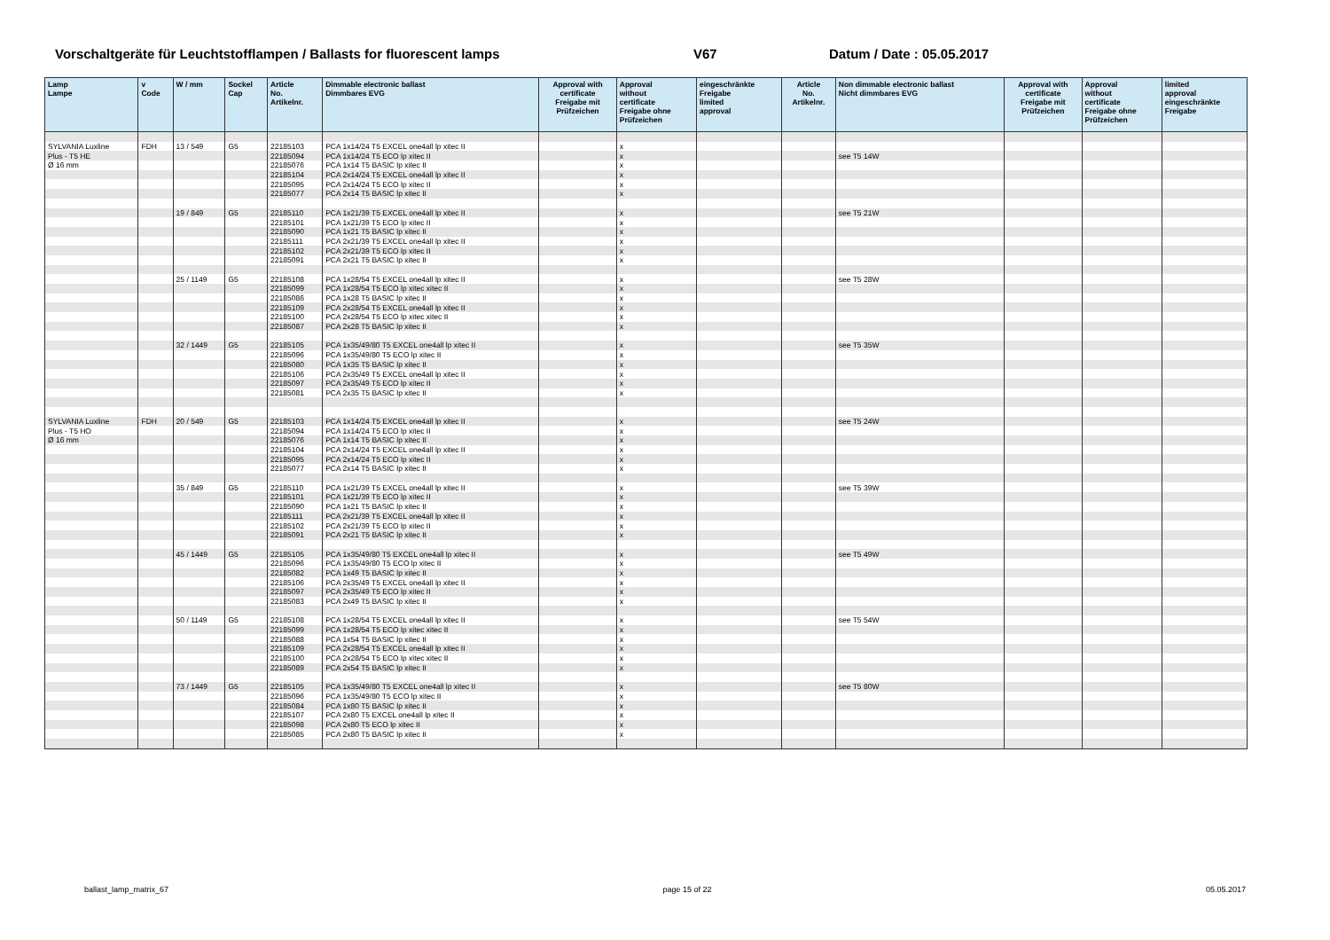Vorschaltgeräte für Leuchtstofflampen / Ballasts for fluorescent lamps V67 Datum / Date : 05.05.2017
| Lamp Lampe | v Code | W / mm | Sockel Cap | Article No. Artikelnr. | Dimmable electronic ballast Dimmbares EVG | Approval with certificate Freigabe mit Prüfzeichen | Approval without certificate Freigabe ohne Prüfzeichen | eingeschränkte Freigabe limited approval | Article No. Artikelnr. | Non dimmable electronic ballast Nicht dimmbares EVG | Approval with certificate Freigabe mit Prüfzeichen | Approval without certificate Freigabe ohne Prüfzeichen | limited approval eingeschränkte Freigabe |
| --- | --- | --- | --- | --- | --- | --- | --- | --- | --- | --- | --- | --- | --- |
| SYLVANIA Luxline | FDH | 13 / 549 | G5 | 22185103 | PCA 1x14/24 T5 EXCEL one4all lp xitec II | | x | | | | | | |
| Plus - T5 HE | | | | 22185094 | PCA 1x14/24 T5 ECO lp xitec II | | x | | | see T5 14W | | | |
| Ø 16 mm | | | | 22185076 | PCA 1x14 T5 BASIC lp xitec II | | x | | | | | | |
| | | | | 22185104 | PCA 2x14/24 T5 EXCEL one4all lp xitec II | | x | | | | | | |
| | | | | 22185095 | PCA 2x14/24 T5 ECO lp xitec II | | x | | | | | | |
| | | | | 22185077 | PCA 2x14 T5 BASIC lp xitec II | | x | | | | | | |
| | | 19 / 849 | G5 | 22185110 | PCA 1x21/39 T5 EXCEL one4all lp xitec II | | x | | | see T5 21W | | | |
| | | | | 22185101 | PCA 1x21/39 T5 ECO lp xitec II | | x | | | | | | |
| | | | | 22185090 | PCA 1x21 T5 BASIC lp xitec II | | x | | | | | | |
| | | | | 22185111 | PCA 2x21/39 T5 EXCEL one4all lp xitec II | | x | | | | | | |
| | | | | 22185102 | PCA 2x21/39 T5 ECO lp xitec II | | x | | | | | | |
| | | | | 22185091 | PCA 2x21 T5 BASIC lp xitec II | | x | | | | | | |
| | | 25 / 1149 | G5 | 22185108 | PCA 1x28/54 T5 EXCEL one4all lp xitec II | | x | | | see T5 28W | | | |
| | | | | 22185099 | PCA 1x28/54 T5 ECO lp xitec xitec II | | x | | | | | | |
| | | | | 22185086 | PCA 1x28 T5 BASIC lp xitec II | | x | | | | | | |
| | | | | 22185109 | PCA 2x28/54 T5 EXCEL one4all lp xitec II | | x | | | | | | |
| | | | | 22185100 | PCA 2x28/54 T5 ECO lp xitec xitec II | | x | | | | | | |
| | | | | 22185087 | PCA 2x28 T5 BASIC lp xitec II | | x | | | | | | |
| | | 32 / 1449 | G5 | 22185105 | PCA 1x35/49/80 T5 EXCEL one4all lp xitec II | | x | | | see T5 35W | | | |
| | | | | 22185096 | PCA 1x35/49/80 T5 ECO lp xitec II | | x | | | | | | |
| | | | | 22185080 | PCA 1x35 T5 BASIC lp xitec II | | x | | | | | | |
| | | | | 22185106 | PCA 2x35/49 T5 EXCEL one4all lp xitec II | | x | | | | | | |
| | | | | 22185097 | PCA 2x35/49 T5 ECO lp xitec II | | x | | | | | | |
| | | | | 22185081 | PCA 2x35 T5 BASIC lp xitec II | | x | | | | | | |
| SYLVANIA Luxline | FDH | 20 / 549 | G5 | 22185103 | PCA 1x14/24 T5 EXCEL one4all lp xitec II | | x | | | see T5 24W | | | |
| Plus - T5 HO | | | | 22185094 | PCA 1x14/24 T5 ECO lp xitec II | | x | | | | | | |
| Ø 16 mm | | | | 22185076 | PCA 1x14 T5 BASIC lp xitec II | | x | | | | | | |
| | | | | 22185104 | PCA 2x14/24 T5 EXCEL one4all lp xitec II | | x | | | | | | |
| | | | | 22185095 | PCA 2x14/24 T5 ECO lp xitec II | | x | | | | | | |
| | | | | 22185077 | PCA 2x14 T5 BASIC lp xitec II | | x | | | | | | |
| | | 35 / 849 | G5 | 22185110 | PCA 1x21/39 T5 EXCEL one4all lp xitec II | | x | | | see T5 39W | | | |
| | | | | 22185101 | PCA 1x21/39 T5 ECO lp xitec II | | x | | | | | | |
| | | | | 22185090 | PCA 1x21 T5 BASIC lp xitec II | | x | | | | | | |
| | | | | 22185111 | PCA 2x21/39 T5 EXCEL one4all lp xitec II | | x | | | | | | |
| | | | | 22185102 | PCA 2x21/39 T5 ECO lp xitec II | | x | | | | | | |
| | | | | 22185091 | PCA 2x21 T5 BASIC lp xitec II | | x | | | | | | |
| | | 45 / 1449 | G5 | 22185105 | PCA 1x35/49/80 T5 EXCEL one4all lp xitec II | | x | | | see T5 49W | | | |
| | | | | 22185096 | PCA 1x35/49/80 T5 ECO lp xitec II | | x | | | | | | |
| | | | | 22185082 | PCA 1x49 T5 BASIC lp xitec II | | x | | | | | | |
| | | | | 22185106 | PCA 2x35/49 T5 EXCEL one4all lp xitec II | | x | | | | | | |
| | | | | 22185097 | PCA 2x35/49 T5 ECO lp xitec II | | x | | | | | | |
| | | | | 22185083 | PCA 2x49 T5 BASIC lp xitec II | | x | | | | | | |
| | | 50 / 1149 | G5 | 22185108 | PCA 1x28/54 T5 EXCEL one4all lp xitec II | | x | | | see T5 54W | | | |
| | | | | 22185099 | PCA 1x28/54 T5 ECO lp xitec xitec II | | x | | | | | | |
| | | | | 22185088 | PCA 1x54 T5 BASIC lp xitec II | | x | | | | | | |
| | | | | 22185109 | PCA 2x28/54 T5 EXCEL one4all lp xitec II | | x | | | | | | |
| | | | | 22185100 | PCA 2x28/54 T5 ECO lp xitec xitec II | | x | | | | | | |
| | | | | 22185089 | PCA 2x54 T5 BASIC lp xitec II | | x | | | | | | |
| | | 73 / 1449 | G5 | 22185105 | PCA 1x35/49/80 T5 EXCEL one4all lp xitec II | | x | | | see T5 80W | | | |
| | | | | 22185096 | PCA 1x35/49/80 T5 ECO lp xitec II | | x | | | | | | |
| | | | | 22185084 | PCA 1x80 T5 BASIC lp xitec II | | x | | | | | | |
| | | | | 22185107 | PCA 2x80 T5 EXCEL one4all lp xitec II | | x | | | | | | |
| | | | | 22185098 | PCA 2x80 T5 ECO lp xitec II | | x | | | | | | |
| | | | | 22185085 | PCA 2x80 T5 BASIC lp xitec II | | x | | | | | | |
ballast_lamp_matrix_67 page 15 of 22 05.05.2017